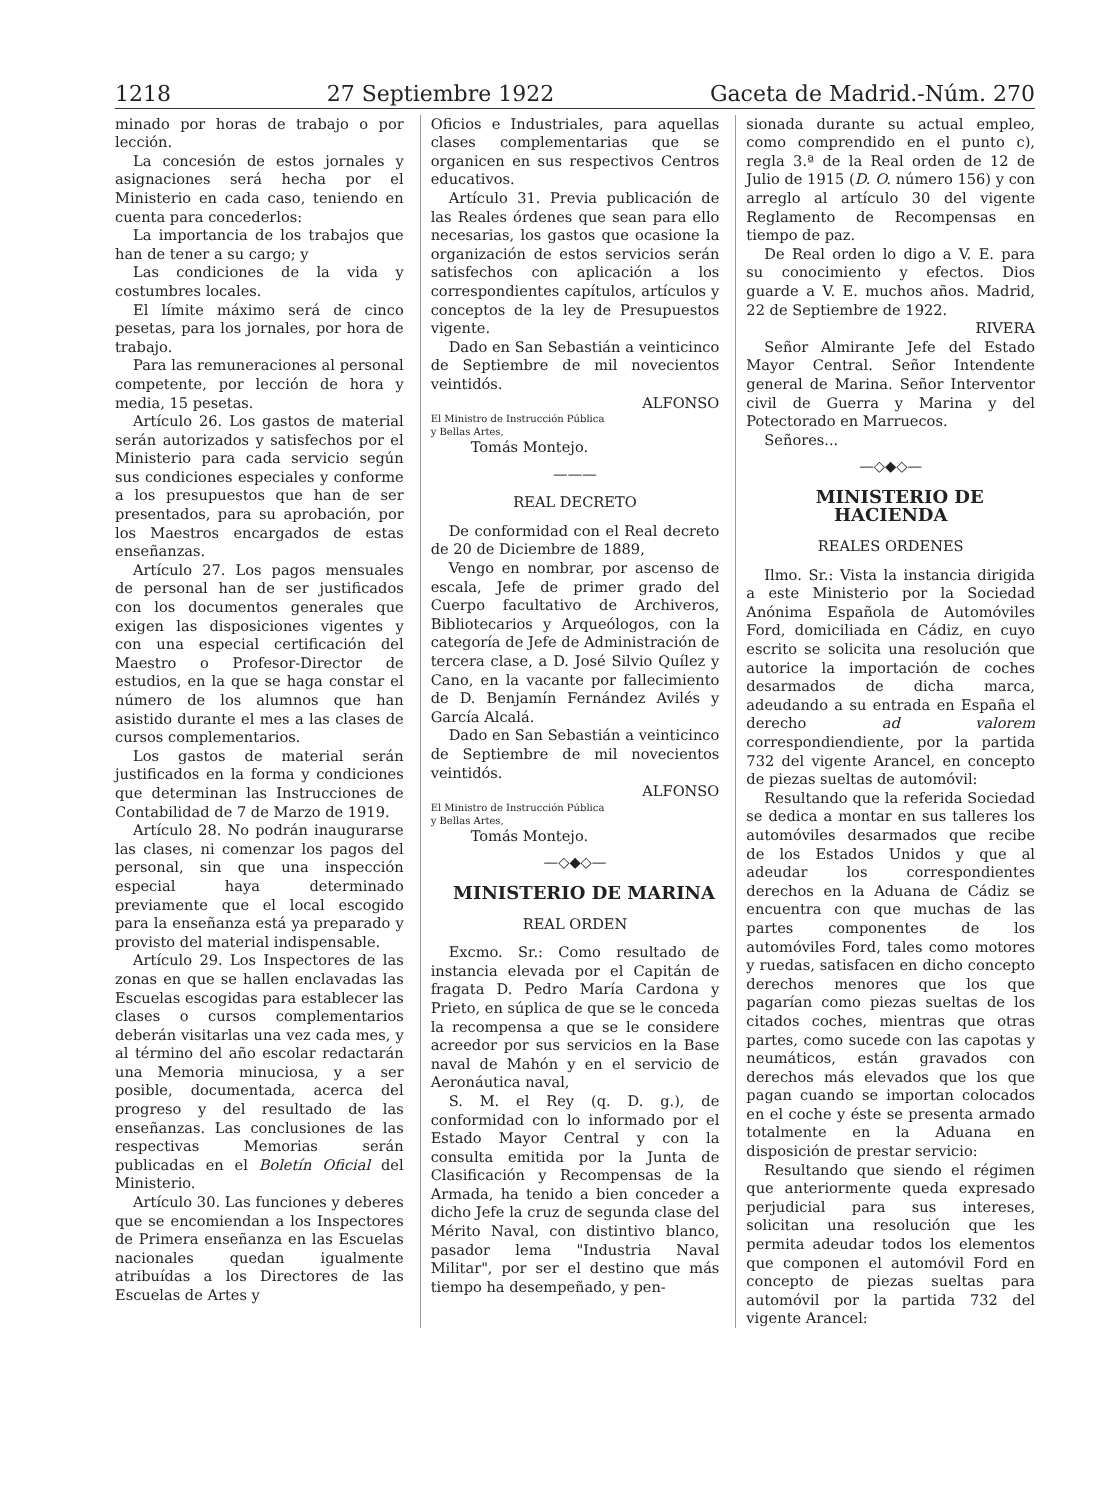1218 27 Septiembre 1922 Gaceta de Madrid.-Núm. 270
minado por horas de trabajo o por lección.
La concesión de estos jornales y asignaciones será hecha por el Ministerio en cada caso, teniendo en cuenta para concederlos:
La importancia de los trabajos que han de tener a su cargo; y
Las condiciones de la vida y costumbres locales.
El límite máximo será de cinco pesetas, para los jornales, por hora de trabajo.
Para las remuneraciones al personal competente, por lección de hora y media, 15 pesetas.
Artículo 26. Los gastos de material serán autorizados y satisfechos por el Ministerio para cada servicio según sus condiciones especiales y conforme a los presupuestos que han de ser presentados, para su aprobación, por los Maestros encargados de estas enseñanzas.
Artículo 27. Los pagos mensuales de personal han de ser justificados con los documentos generales que exigen las disposiciones vigentes y con una especial certificación del Maestro o Profesor-Director de estudios, en la que se haga constar el número de los alumnos que han asistido durante el mes a las clases de cursos complementarios.
Los gastos de material serán justificados en la forma y condiciones que determinan las Instrucciones de Contabilidad de 7 de Marzo de 1919.
Artículo 28. No podrán inaugurarse las clases, ni comenzar los pagos del personal, sin que una inspección especial haya determinado previamente que el local escogido para la enseñanza está ya preparado y provisto del material indispensable.
Artículo 29. Los Inspectores de las zonas en que se hallen enclavadas las Escuelas escogidas para establecer las clases o cursos complementarios deberán visitarlas una vez cada mes, y al término del año escolar redactarán una Memoria minuciosa, y a ser posible, documentada, acerca del progreso y del resultado de las enseñanzas. Las conclusiones de las respectivas Memorias serán publicadas en el Boletín Oficial del Ministerio.
Artículo 30. Las funciones y deberes que se encomiendan a los Inspectores de Primera enseñanza en las Escuelas nacionales quedan igualmente atribuídas a los Directores de las Escuelas de Artes y
Oficios e Industriales, para aquellas clases complementarias que se organicen en sus respectivos Centros educativos.
Artículo 31. Previa publicación de las Reales órdenes que sean para ello necesarias, los gastos que ocasione la organización de estos servicios serán satisfechos con aplicación a los correspondientes capítulos, artículos y conceptos de la ley de Presupuestos vigente.
Dado en San Sebastián a veinticinco de Septiembre de mil novecientos veintidós.
ALFONSO
El Ministro de Instrucción Pública
y Bellas Artes,
Tomás Montejo.
———
REAL DECRETO
De conformidad con el Real decreto de 20 de Diciembre de 1889,
Vengo en nombrar, por ascenso de escala, Jefe de primer grado del Cuerpo facultativo de Archiveros, Bibliotecarios y Arqueólogos, con la categoría de Jefe de Administración de tercera clase, a D. José Silvio Quílez y Cano, en la vacante por fallecimiento de D. Benjamín Fernández Avilés y García Alcalá.
Dado en San Sebastián a veinticinco de Septiembre de mil novecientos veintidós.
ALFONSO
El Ministro de Instrucción Pública
y Bellas Artes,
Tomás Montejo.
—◇◆◇—
MINISTERIO DE MARINA
REAL ORDEN
Excmo. Sr.: Como resultado de instancia elevada por el Capitán de fragata D. Pedro María Cardona y Prieto, en súplica de que se le conceda la recompensa a que se le considere acreedor por sus servicios en la Base naval de Mahón y en el servicio de Aeronáutica naval,
S. M. el Rey (q. D. g.), de conformidad con lo informado por el Estado Mayor Central y con la consulta emitida por la Junta de Clasificación y Recompensas de la Armada, ha tenido a bien conceder a dicho Jefe la cruz de segunda clase del Mérito Naval, con distintivo blanco, pasador lema "Industria Naval Militar", por ser el destino que más tiempo ha desempeñado, y pen-
sionada durante su actual empleo, como comprendido en el punto c), regla 3.ª de la Real orden de 12 de Julio de 1915 (D. O. número 156) y con arreglo al artículo 30 del vigente Reglamento de Recompensas en tiempo de paz.
De Real orden lo digo a V. E. para su conocimiento y efectos. Dios guarde a V. E. muchos años. Madrid, 22 de Septiembre de 1922.
RIVERA
Señor Almirante Jefe del Estado Mayor Central. Señor Intendente general de Marina. Señor Interventor civil de Guerra y Marina y del Potectorado en Marruecos.
Señores...
—◇◆◇—
MINISTERIO DE HACIENDA
REALES ORDENES
Ilmo. Sr.: Vista la instancia dirigida a este Ministerio por la Sociedad Anónima Española de Automóviles Ford, domiciliada en Cádiz, en cuyo escrito se solicita una resolución que autorice la importación de coches desarmados de dicha marca, adeudando a su entrada en España el derecho ad valorem correspondiendiente, por la partida 732 del vigente Arancel, en concepto de piezas sueltas de automóvil:
Resultando que la referida Sociedad se dedica a montar en sus talleres los automóviles desarmados que recibe de los Estados Unidos y que al adeudar los correspondientes derechos en la Aduana de Cádiz se encuentra con que muchas de las partes componentes de los automóviles Ford, tales como motores y ruedas, satisfacen en dicho concepto derechos menores que los que pagarían como piezas sueltas de los citados coches, mientras que otras partes, como sucede con las capotas y neumáticos, están gravados con derechos más elevados que los que pagan cuando se importan colocados en el coche y éste se presenta armado totalmente en la Aduana en disposición de prestar servicio:
Resultando que siendo el régimen que anteriormente queda expresado perjudicial para sus intereses, solicitan una resolución que les permita adeudar todos los elementos que componen el automóvil Ford en concepto de piezas sueltas para automóvil por la partida 732 del vigente Arancel: